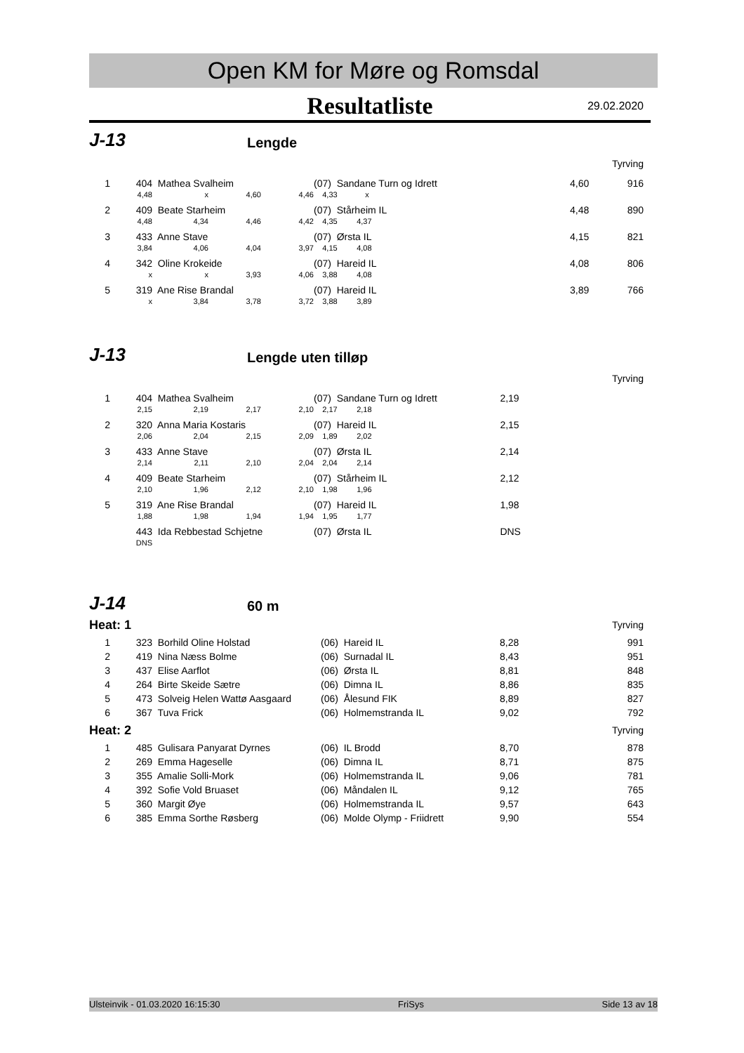Open KM for Møre og Romsdal
Resultatliste 29.02.2020
J-13
Lengde
| Tyrving | | | | | | | |
| 1 | 404 | Mathea Svalheim | | | (07) Sandane Turn og Idrett | 4,60 | 916 |
| | 4,48 | x | 4,60 | 4,46 | 4,33 x | | |
| 2 | 409 | Beate Starheim | | | (07) Stårheim IL | 4,48 | 890 |
| | 4,48 | 4,34 | 4,46 | 4,42 | 4,35 4,37 | | |
| 3 | 433 | Anne Stave | | | (07) Ørsta IL | 4,15 | 821 |
| | 3,84 | 4,06 | 4,04 | 3,97 | 4,15 4,08 | | |
| 4 | 342 | Oline Krokeide | | | (07) Hareid IL | 4,08 | 806 |
| | x | x | 3,93 | 4,06 | 3,88 4,08 | | |
| 5 | 319 | Ane Rise Brandal | | | (07) Hareid IL | 3,89 | 766 |
| | x | 3,84 | 3,78 | 3,72 | 3,88 3,89 | | |
J-13
Lengde uten tilløp
| Tyrving | | | | | | | |
| 1 | 404 | Mathea Svalheim | | | (07) Sandane Turn og Idrett | 2,19 | |
| | 2,15 | 2,19 | 2,17 | 2,10 | 2,17 2,18 | | |
| 2 | 320 | Anna Maria Kostaris | | | (07) Hareid IL | 2,15 | |
| | 2,06 | 2,04 | 2,15 | 2,09 | 1,89 2,02 | | |
| 3 | 433 | Anne Stave | | | (07) Ørsta IL | 2,14 | |
| | 2,14 | 2,11 | 2,10 | 2,04 | 2,04 2,14 | | |
| 4 | 409 | Beate Starheim | | | (07) Stårheim IL | 2,12 | |
| | 2,10 | 1,96 | 2,12 | 2,10 | 1,98 1,96 | | |
| 5 | 319 | Ane Rise Brandal | | | (07) Hareid IL | 1,98 | |
| | 1,88 | 1,98 | 1,94 | 1,94 | 1,95 1,77 | | |
| | 443 | Ida Rebbestad Schjetne | | | (07) Ørsta IL | DNS | |
| | DNS | | | | | | |
J-14
60 m
| Heat: 1 | | | | | | Tyrving |
| 1 | 323 | Borhild Oline Holstad | (06) Hareid IL | 8,28 | | 991 |
| 2 | 419 | Nina Næss Bolme | (06) Surnadal IL | 8,43 | | 951 |
| 3 | 437 | Elise Aarflot | (06) Ørsta IL | 8,81 | | 848 |
| 4 | 264 | Birte Skeide Sætre | (06) Dimna IL | 8,86 | | 835 |
| 5 | 473 | Solveig Helen Wattø Aasgaard | (06) Ålesund FIK | 8,89 | | 827 |
| 6 | 367 | Tuva Frick | (06) Holmemstranda IL | 9,02 | | 792 |
| Heat: 2 | | | | | | Tyrving |
| 1 | 485 | Gulisara Panyarat Dyrnes | (06) IL Brodd | 8,70 | | 878 |
| 2 | 269 | Emma Hageselle | (06) Dimna IL | 8,71 | | 875 |
| 3 | 355 | Amalie Solli-Mork | (06) Holmemstranda IL | 9,06 | | 781 |
| 4 | 392 | Sofie Vold Bruaset | (06) Måndalen IL | 9,12 | | 765 |
| 5 | 360 | Margit Øye | (06) Holmemstranda IL | 9,57 | | 643 |
| 6 | 385 | Emma Sorthe Røsberg | (06) Molde Olymp - Friidrett | 9,90 | | 554 |
Ulsteinvik - 01.03.2020 16:15:30 FriSys Side 13 av 18